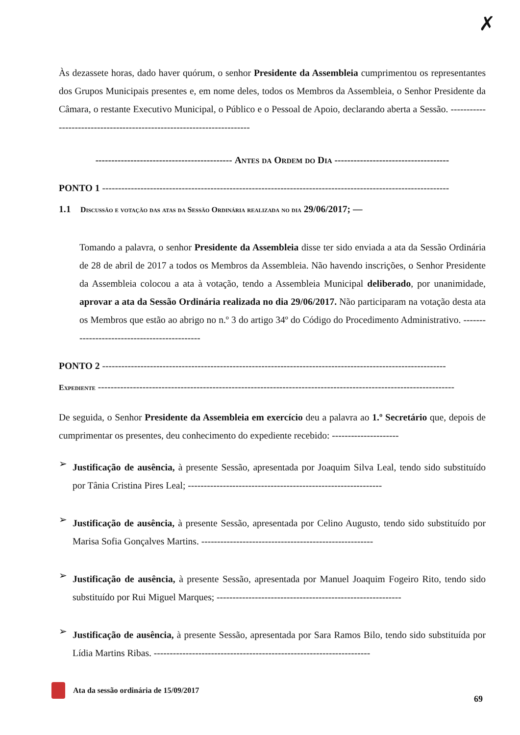✗
Às dezassete horas, dado haver quórum, o senhor Presidente da Assembleia cumprimentou os representantes dos Grupos Municipais presentes e, em nome deles, todos os Membros da Assembleia, o Senhor Presidente da Câmara, o restante Executivo Municipal, o Público e o Pessoal de Apoio, declarando aberta a Sessão. -----------------------------------------------------------------------
------------------------------------------- Antes da Ordem do Dia ------------------------------------
PONTO 1 -------------------------------------------------------------------------------------------------------------
1.1 Discussão e votação das atas da Sessão Ordinária realizada no dia 29/06/2017; —
Tomando a palavra, o senhor Presidente da Assembleia disse ter sido enviada a ata da Sessão Ordinária de 28 de abril de 2017 a todos os Membros da Assembleia. Não havendo inscrições, o Senhor Presidente da Assembleia colocou a ata à votação, tendo a Assembleia Municipal deliberado, por unanimidade, aprovar a ata da Sessão Ordinária realizada no dia 29/06/2017. Não participaram na votação desta ata os Membros que estão ao abrigo no n.º 3 do artigo 34º do Código do Procedimento Administrativo. ---------------------------------------------
PONTO 2 ------------------------------------------------------------------------------------------------------------
Expediente ----------------------------------------------------------------------------------------------------------------
De seguida, o Senhor Presidente da Assembleia em exercício deu a palavra ao 1.º Secretário que, depois de cumprimentar os presentes, deu conhecimento do expediente recebido: ---------------------
➢
Justificação de ausência, à presente Sessão, apresentada por Joaquim Silva Leal, tendo sido substituído por Tânia Cristina Pires Leal; -------------------------------------------------------------
➢
Justificação de ausência, à presente Sessão, apresentada por Celino Augusto, tendo sido substituído por Marisa Sofia Gonçalves Martins. ------------------------------------------------------
➢
Justificação de ausência, à presente Sessão, apresentada por Manuel Joaquim Fogeiro Rito, tendo sido substituído por Rui Miguel Marques; ----------------------------------------------------------
➢
Justificação de ausência, à presente Sessão, apresentada por Sara Ramos Bilo, tendo sido substituída por Lídia Martins Ribas. --------------------------------------------------------------------
Ata da sessão ordinária de 15/09/2017 69